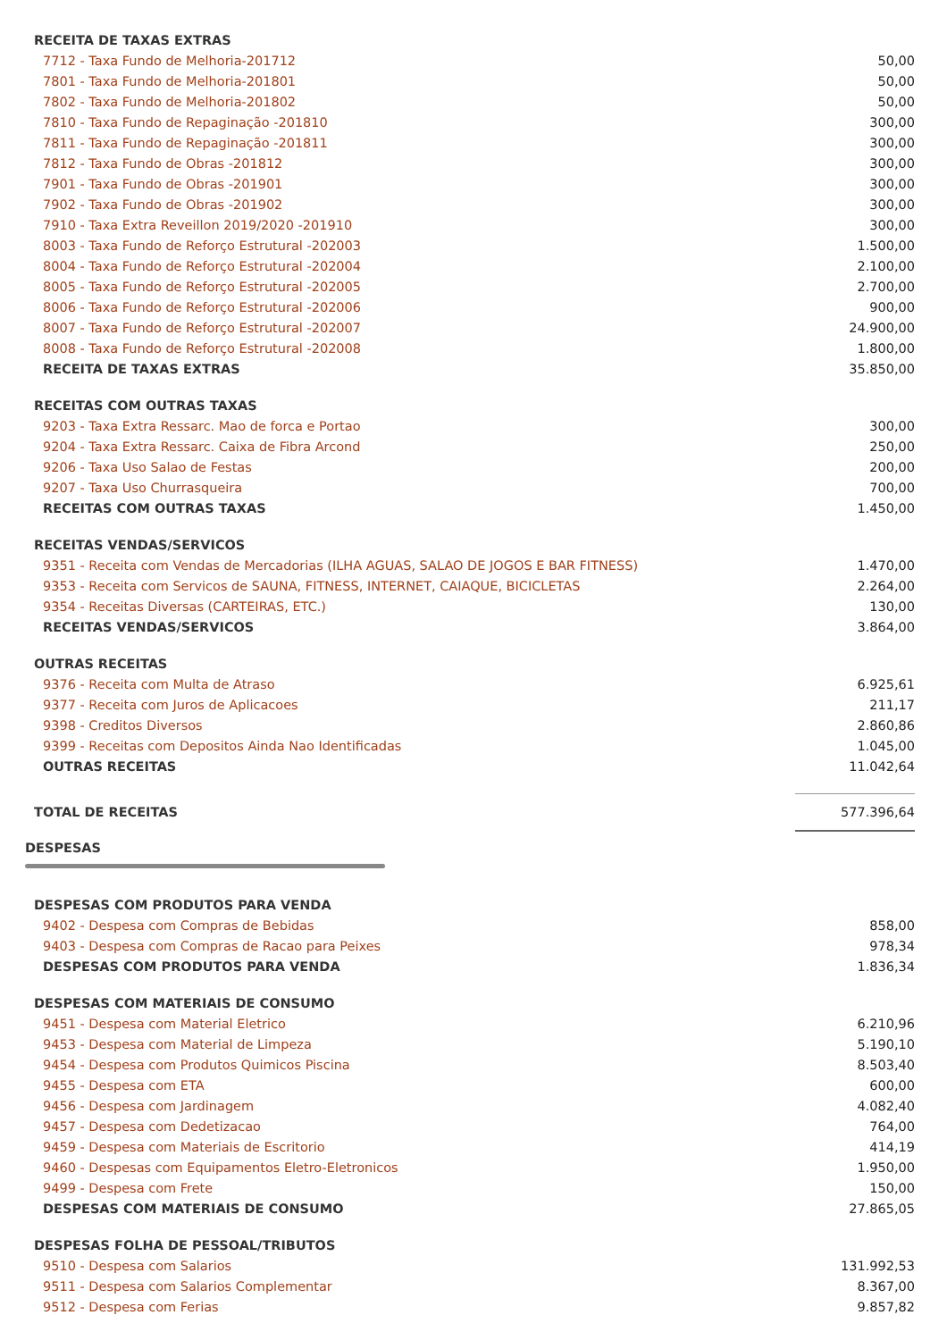| RECEITA DE TAXAS EXTRAS | |
| 7712 - Taxa Fundo de Melhoria-201712 | 50,00 |
| 7801 - Taxa Fundo de Melhoria-201801 | 50,00 |
| 7802 - Taxa Fundo de Melhoria-201802 | 50,00 |
| 7810 - Taxa Fundo de Repaginação -201810 | 300,00 |
| 7811 - Taxa Fundo de Repaginação -201811 | 300,00 |
| 7812 - Taxa Fundo de Obras -201812 | 300,00 |
| 7901 - Taxa Fundo de Obras -201901 | 300,00 |
| 7902 - Taxa Fundo de Obras -201902 | 300,00 |
| 7910 - Taxa Extra Reveillon 2019/2020 -201910 | 300,00 |
| 8003 - Taxa Fundo de Reforço Estrutural -202003 | 1.500,00 |
| 8004 - Taxa Fundo de Reforço Estrutural -202004 | 2.100,00 |
| 8005 - Taxa Fundo de Reforço Estrutural -202005 | 2.700,00 |
| 8006 - Taxa Fundo de Reforço Estrutural -202006 | 900,00 |
| 8007 - Taxa Fundo de Reforço Estrutural -202007 | 24.900,00 |
| 8008 - Taxa Fundo de Reforço Estrutural -202008 | 1.800,00 |
| RECEITA DE TAXAS EXTRAS | 35.850,00 |
| RECEITAS COM OUTRAS TAXAS | |
| 9203 - Taxa Extra Ressarc. Mao de forca e Portao | 300,00 |
| 9204 - Taxa Extra Ressarc. Caixa de Fibra Arcond | 250,00 |
| 9206 - Taxa Uso Salao de Festas | 200,00 |
| 9207 - Taxa Uso Churrasqueira | 700,00 |
| RECEITAS COM OUTRAS TAXAS | 1.450,00 |
| RECEITAS VENDAS/SERVICOS | |
| 9351 - Receita com Vendas de Mercadorias (ILHA AGUAS, SALAO DE JOGOS E BAR FITNESS) | 1.470,00 |
| 9353 - Receita com Servicos de SAUNA, FITNESS, INTERNET, CAIAQUE, BICICLETAS | 2.264,00 |
| 9354 - Receitas Diversas (CARTEIRAS, ETC.) | 130,00 |
| RECEITAS VENDAS/SERVICOS | 3.864,00 |
| OUTRAS RECEITAS | |
| 9376 - Receita com Multa de Atraso | 6.925,61 |
| 9377 - Receita com Juros de Aplicacoes | 211,17 |
| 9398 - Creditos Diversos | 2.860,86 |
| 9399 - Receitas com Depositos Ainda Nao Identificadas | 1.045,00 |
| OUTRAS RECEITAS | 11.042,64 |
| TOTAL DE RECEITAS | 577.396,64 |
DESPESAS
| DESPESAS COM PRODUTOS PARA VENDA | |
| 9402 - Despesa com Compras de Bebidas | 858,00 |
| 9403 - Despesa com Compras de Racao para Peixes | 978,34 |
| DESPESAS COM PRODUTOS PARA VENDA | 1.836,34 |
| DESPESAS COM MATERIAIS DE CONSUMO | |
| 9451 - Despesa com Material Eletrico | 6.210,96 |
| 9453 - Despesa com Material de Limpeza | 5.190,10 |
| 9454 - Despesa com Produtos Quimicos Piscina | 8.503,40 |
| 9455 - Despesa com ETA | 600,00 |
| 9456 - Despesa com Jardinagem | 4.082,40 |
| 9457 - Despesa com Dedetizacao | 764,00 |
| 9459 - Despesa com Materiais de Escritorio | 414,19 |
| 9460 - Despesas com Equipamentos Eletro-Eletronicos | 1.950,00 |
| 9499 - Despesa com Frete | 150,00 |
| DESPESAS COM MATERIAIS DE CONSUMO | 27.865,05 |
| DESPESAS FOLHA DE PESSOAL/TRIBUTOS | |
| 9510 - Despesa com Salarios | 131.992,53 |
| 9511 - Despesa com Salarios Complementar | 8.367,00 |
| 9512 - Despesa com Ferias | 9.857,82 |